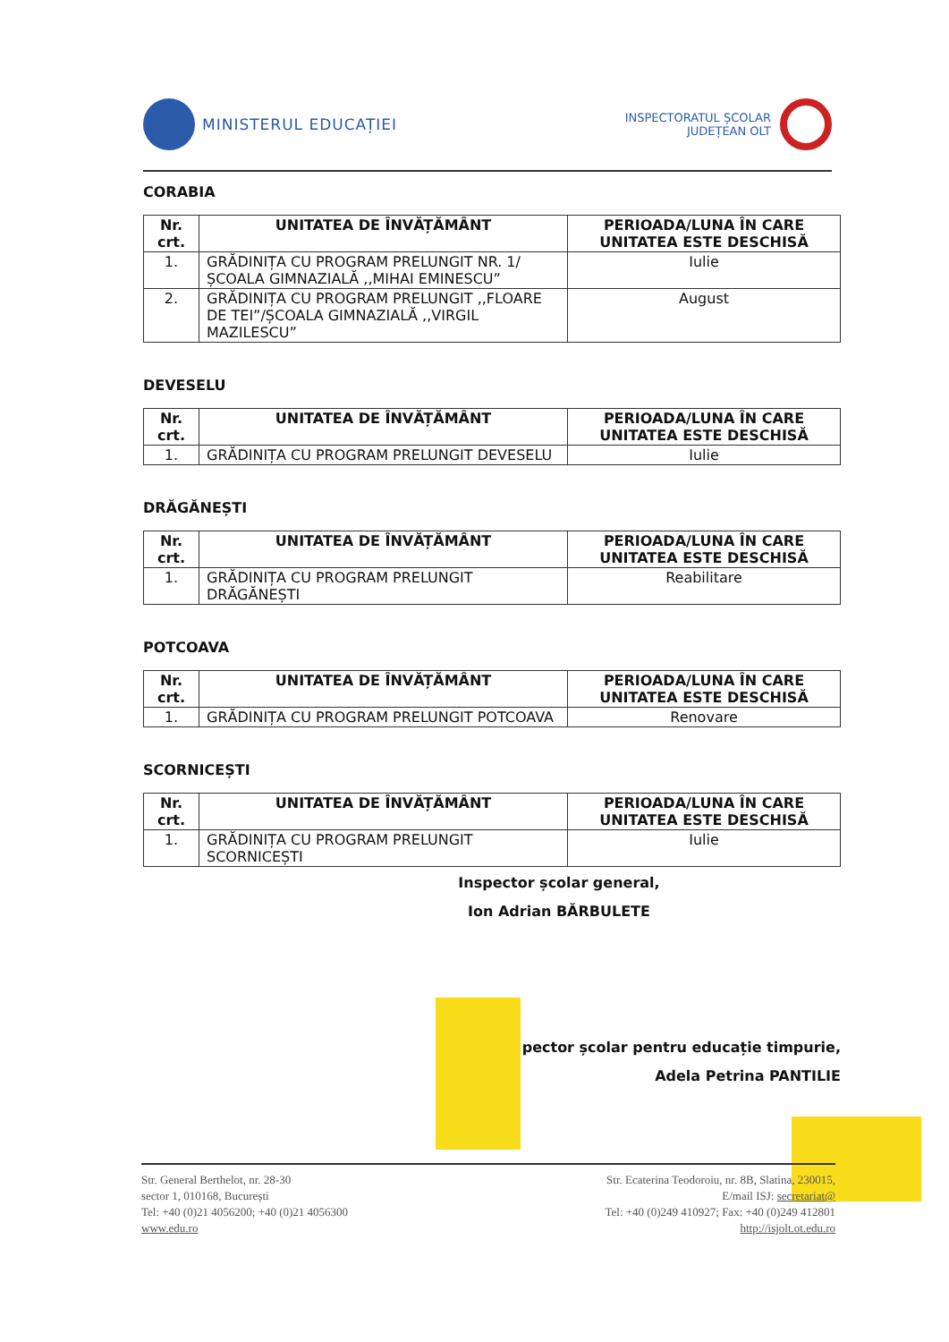MINISTERUL EDUCAȚIEI
INSPECTORATUL ȘCOLAR
JUDEȚEAN OLT
CORABIA
| Nr. crt. | UNITATEA DE ÎNVĂȚĂMÂNT | PERIOADA/LUNA ÎN CARE UNITATEA ESTE DESCHISĂ |
| --- | --- | --- |
| 1. | GRĂDINIȚA CU PROGRAM PRELUNGIT NR. 1/ȘCOALA GIMNAZIALĂ ,,MIHAI EMINESCU” | Iulie |
| 2. | GRĂDINIȚA CU PROGRAM PRELUNGIT ,,FLOARE DE TEI”/ȘCOALA GIMNAZIALĂ ,,VIRGIL MAZILESCU” | August |
DEVESELU
| Nr. crt. | UNITATEA DE ÎNVĂȚĂMÂNT | PERIOADA/LUNA ÎN CARE UNITATEA ESTE DESCHISĂ |
| --- | --- | --- |
| 1. | GRĂDINIȚA CU PROGRAM PRELUNGIT DEVESELU | Iulie |
DRĂGĂNEȘTI
| Nr. crt. | UNITATEA DE ÎNVĂȚĂMÂNT | PERIOADA/LUNA ÎN CARE UNITATEA ESTE DESCHISĂ |
| --- | --- | --- |
| 1. | GRĂDINIȚA CU PROGRAM PRELUNGIT DRĂGĂNEȘTI | Reabilitare |
POTCOAVA
| Nr. crt. | UNITATEA DE ÎNVĂȚĂMÂNT | PERIOADA/LUNA ÎN CARE UNITATEA ESTE DESCHISĂ |
| --- | --- | --- |
| 1. | GRĂDINIȚA CU PROGRAM PRELUNGIT POTCOAVA | Renovare |
SCORNICEȘTI
| Nr. crt. | UNITATEA DE ÎNVĂȚĂMÂNT | PERIOADA/LUNA ÎN CARE UNITATEA ESTE DESCHISĂ |
| --- | --- | --- |
| 1. | GRĂDINIȚA CU PROGRAM PRELUNGIT SCORNICEȘTI | Iulie |
Inspector școlar general,
Ion Adrian BĂRBULETE
pector școlar pentru educație timpurie,
Adela Petrina PANTILIE
Str. General Berthelot, nr. 28-30
sector 1, 010168, București
Tel: +40 (0)21 4056200; +40 (0)21 4056300
www.edu.ro
Str. Ecaterina Teodoroiu, nr. 8B, Slatina, 230015,
E/mail ISJ: secretariat@
Tel: +40 (0)249 410927; Fax: +40 (0)249 412801
http://isjolt.ot.edu.ro